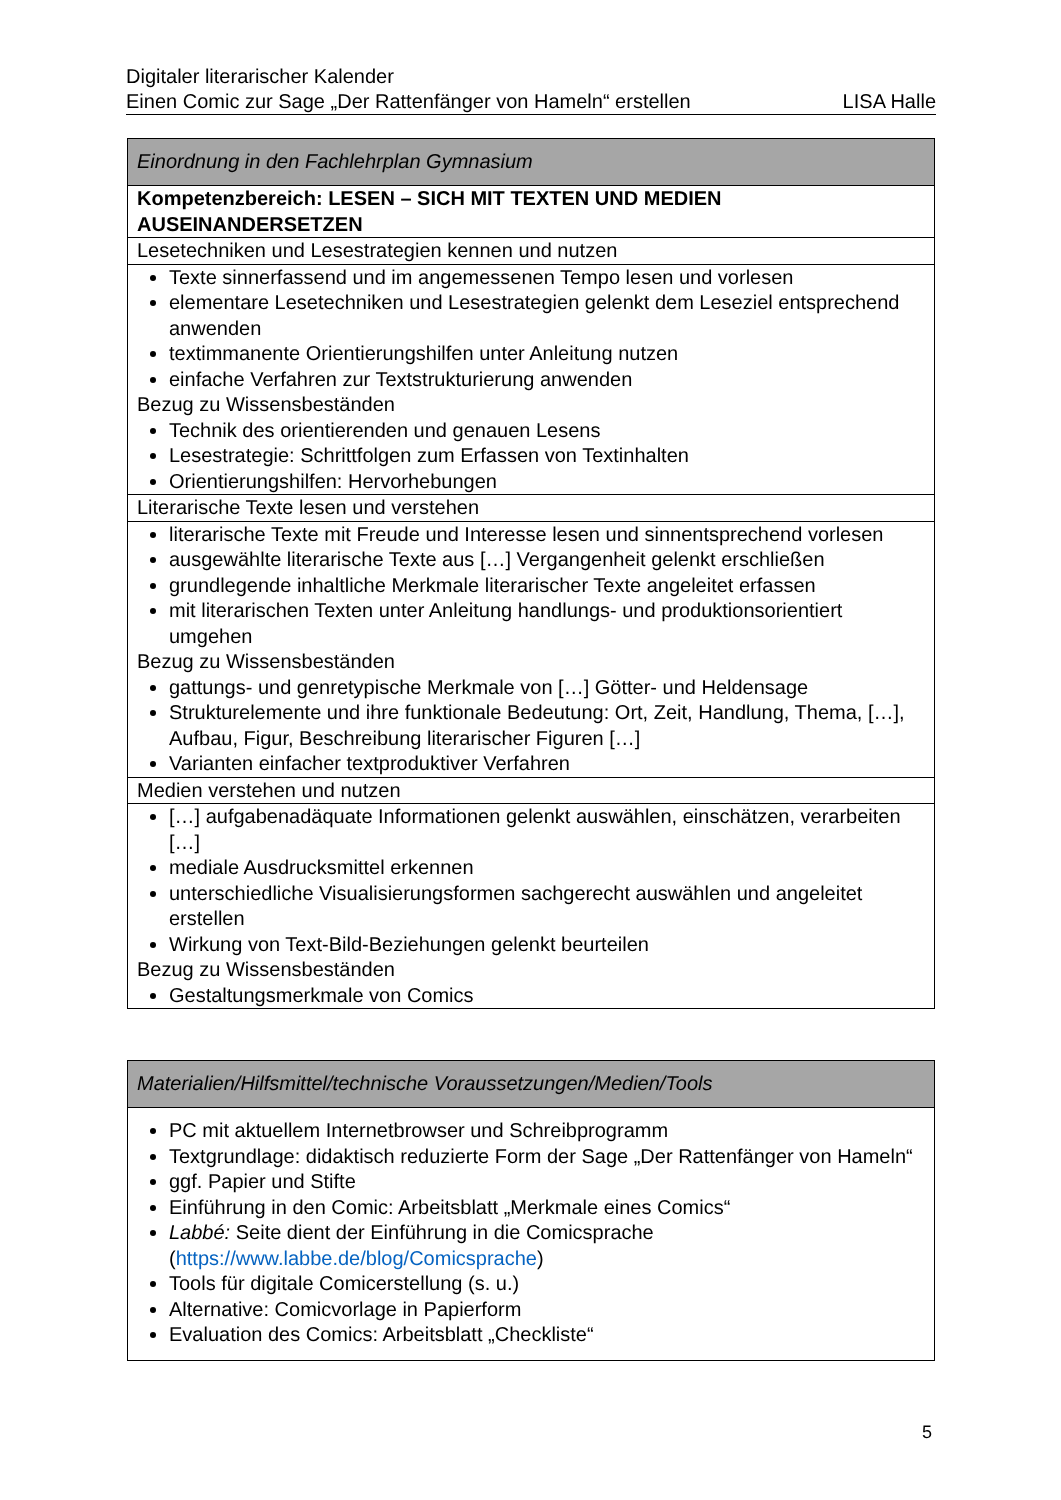Digitaler literarischer Kalender
Einen Comic zur Sage „Der Rattenfänger von Hameln“ erstellen LISA Halle
| Einordnung in den Fachlehrplan Gymnasium |
| --- |
| Kompetenzbereich: LESEN – SICH MIT TEXTEN UND MEDIEN AUSEINANDERSETZEN |
| Lesetechniken und Lesestrategien kennen und nutzen |
| Texte sinnerfassend und im angemessenen Tempo lesen und vorlesen elementare Lesetechniken und Lesestrategien gelenkt dem Leseziel entsprechend anwenden textimmanente Orientierungshilfen unter Anleitung nutzen einfache Verfahren zur Textstrukturierung anwenden Bezug zu Wissensbeständen Technik des orientierenden und genauen Lesens Lesestrategie: Schrittfolgen zum Erfassen von Textinhalten Orientierungshilfen: Hervorhebungen |
| Literarische Texte lesen und verstehen |
| literarische Texte mit Freude und Interesse lesen und sinnentsprechend vorlesen ausgewählte literarische Texte aus […] Vergangenheit gelenkt erschließen grundlegende inhaltliche Merkmale literarischer Texte angeleitet erfassen mit literarischen Texten unter Anleitung handlungs- und produktionsorientiert umgehen Bezug zu Wissensbeständen gattungs- und genretypische Merkmale von […] Götter- und Heldensage Strukturelemente und ihre funktionale Bedeutung: Ort, Zeit, Handlung, Thema, […], Aufbau, Figur, Beschreibung literarischer Figuren […] Varianten einfacher textproduktiver Verfahren |
| Medien verstehen und nutzen |
| […] aufgabenadäquate Informationen gelenkt auswählen, einschätzen, verarbeiten […] mediale Ausdrucksmittel erkennen unterschiedliche Visualisierungsformen sachgerecht auswählen und angeleitet erstellen Wirkung von Text-Bild-Beziehungen gelenkt beurteilen Bezug zu Wissensbeständen Gestaltungsmerkmale von Comics |
| Materialien/Hilfsmittel/technische Voraussetzungen/Medien/Tools |
| --- |
| PC mit aktuellem Internetbrowser und Schreibprogramm Textgrundlage: didaktisch reduzierte Form der Sage „Der Rattenfänger von Hameln“ ggf. Papier und Stifte Einführung in den Comic: Arbeitsblatt „Merkmale eines Comics“ Labbé: Seite dient der Einführung in die Comicsprache ( https://www.labbe.de/blog/Comicsprache ) Tools für digitale Comicerstellung (s. u.) Alternative: Comicvorlage in Papierform Evaluation des Comics: Arbeitsblatt „Checkliste“ |
5